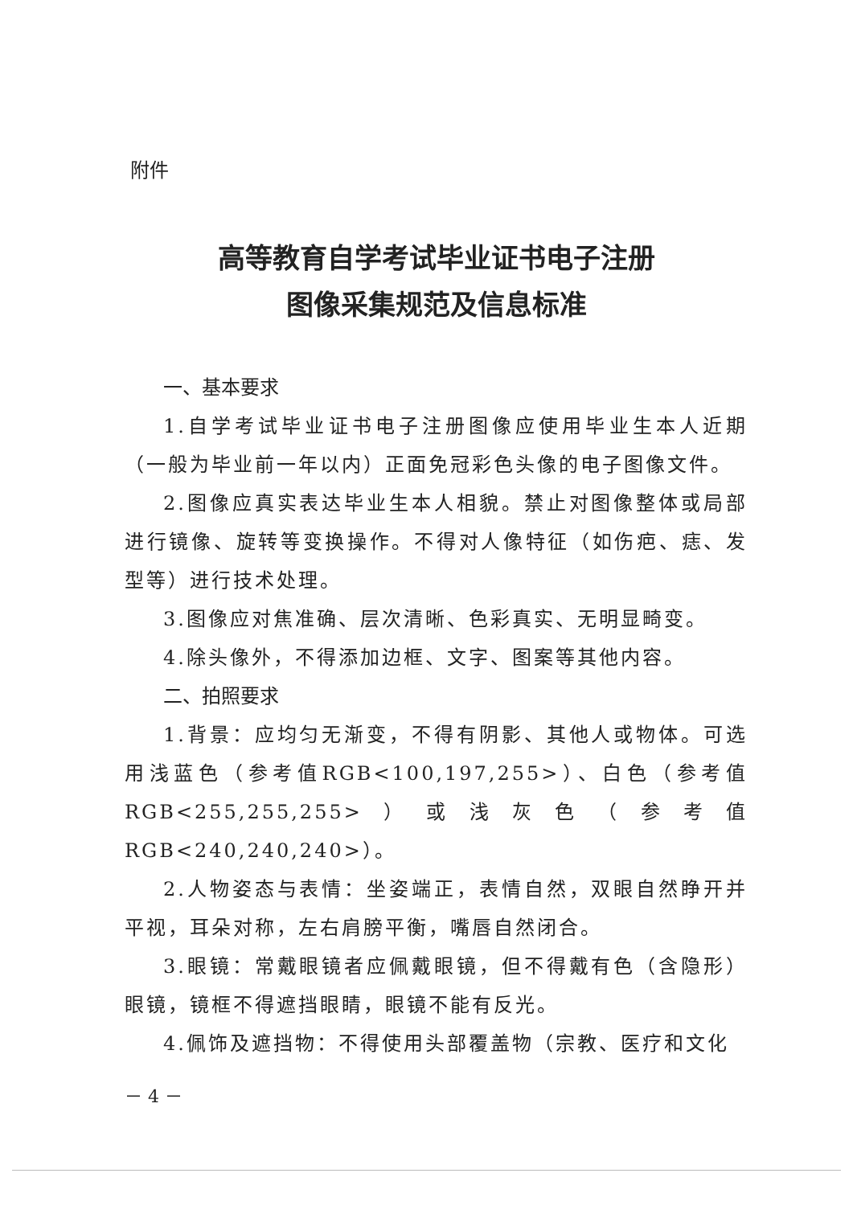附件
高等教育自学考试毕业证书电子注册
图像采集规范及信息标准
一、基本要求
1.自学考试毕业证书电子注册图像应使用毕业生本人近期（一般为毕业前一年以内）正面免冠彩色头像的电子图像文件。
2.图像应真实表达毕业生本人相貌。禁止对图像整体或局部进行镜像、旋转等变换操作。不得对人像特征（如伤疤、痣、发型等）进行技术处理。
3.图像应对焦准确、层次清晰、色彩真实、无明显畸变。
4.除头像外，不得添加边框、文字、图案等其他内容。
二、拍照要求
1.背景：应均匀无渐变，不得有阴影、其他人或物体。可选用浅蓝色（参考值RGB<100,197,255>）、白色（参考值RGB<255,255,255>）或浅灰色（参考值RGB<240,240,240>）。
2.人物姿态与表情：坐姿端正，表情自然，双眼自然睁开并平视，耳朵对称，左右肩膀平衡，嘴唇自然闭合。
3.眼镜：常戴眼镜者应佩戴眼镜，但不得戴有色（含隐形）眼镜，镜框不得遮挡眼睛，眼镜不能有反光。
4.佩饰及遮挡物：不得使用头部覆盖物（宗教、医疗和文化
－ 4 －